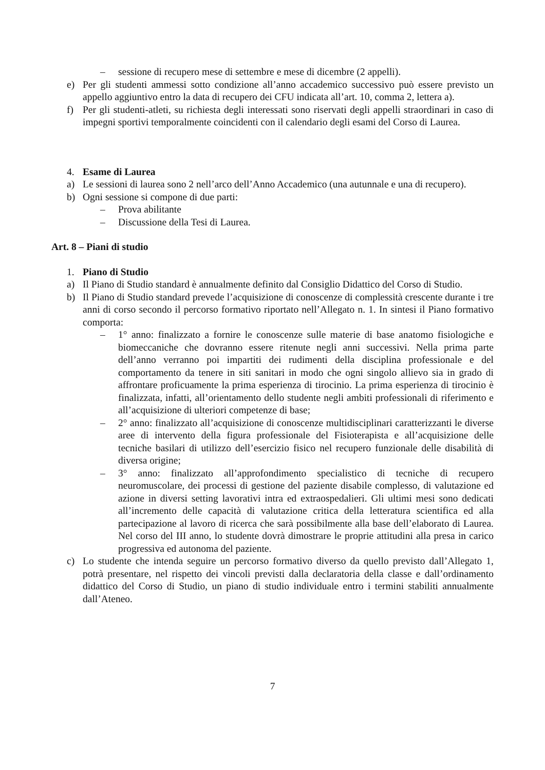– sessione di recupero mese di settembre e mese di dicembre (2 appelli).
e) Per gli studenti ammessi sotto condizione all’anno accademico successivo può essere previsto un appello aggiuntivo entro la data di recupero dei CFU indicata all’art. 10, comma 2, lettera a).
f) Per gli studenti-atleti, su richiesta degli interessati sono riservati degli appelli straordinari in caso di impegni sportivi temporalmente coincidenti con il calendario degli esami del Corso di Laurea.
4. Esame di Laurea
a) Le sessioni di laurea sono 2 nell’arco dell’Anno Accademico (una autunnale e una di recupero).
b) Ogni sessione si compone di due parti:
– Prova abilitante
– Discussione della Tesi di Laurea.
Art. 8 – Piani di studio
1. Piano di Studio
a) Il Piano di Studio standard è annualmente definito dal Consiglio Didattico del Corso di Studio.
b) Il Piano di Studio standard prevede l’acquisizione di conoscenze di complessità crescente durante i tre anni di corso secondo il percorso formativo riportato nell’Allegato n. 1. In sintesi il Piano formativo comporta:
– 1° anno: finalizzato a fornire le conoscenze sulle materie di base anatomo fisiologiche e biomeccaniche che dovranno essere ritenute negli anni successivi. Nella prima parte dell’anno verranno poi impartiti dei rudimenti della disciplina professionale e del comportamento da tenere in siti sanitari in modo che ogni singolo allievo sia in grado di affrontare proficuamente la prima esperienza di tirocinio. La prima esperienza di tirocinio è finalizzata, infatti, all’orientamento dello studente negli ambiti professionali di riferimento e all’acquisizione di ulteriori competenze di base;
– 2° anno: finalizzato all’acquisizione di conoscenze multidisciplinari caratterizzanti le diverse aree di intervento della figura professionale del Fisioterapista e all’acquisizione delle tecniche basilari di utilizzo dell’esercizio fisico nel recupero funzionale delle disabilità di diversa origine;
– 3° anno: finalizzato all’approfondimento specialistico di tecniche di recupero neuromuscolare, dei processi di gestione del paziente disabile complesso, di valutazione ed azione in diversi setting lavorativi intra ed extraospedalieri. Gli ultimi mesi sono dedicati all’incremento delle capacità di valutazione critica della letteratura scientifica ed alla partecipazione al lavoro di ricerca che sarà possibilmente alla base dell’elaborato di Laurea. Nel corso del III anno, lo studente dovrà dimostrare le proprie attitudini alla presa in carico progressiva ed autonoma del paziente.
c) Lo studente che intenda seguire un percorso formativo diverso da quello previsto dall’Allegato 1, potrà presentare, nel rispetto dei vincoli previsti dalla declaratoria della classe e dall’ordinamento didattico del Corso di Studio, un piano di studio individuale entro i termini stabiliti annualmente dall’Ateneo.
7